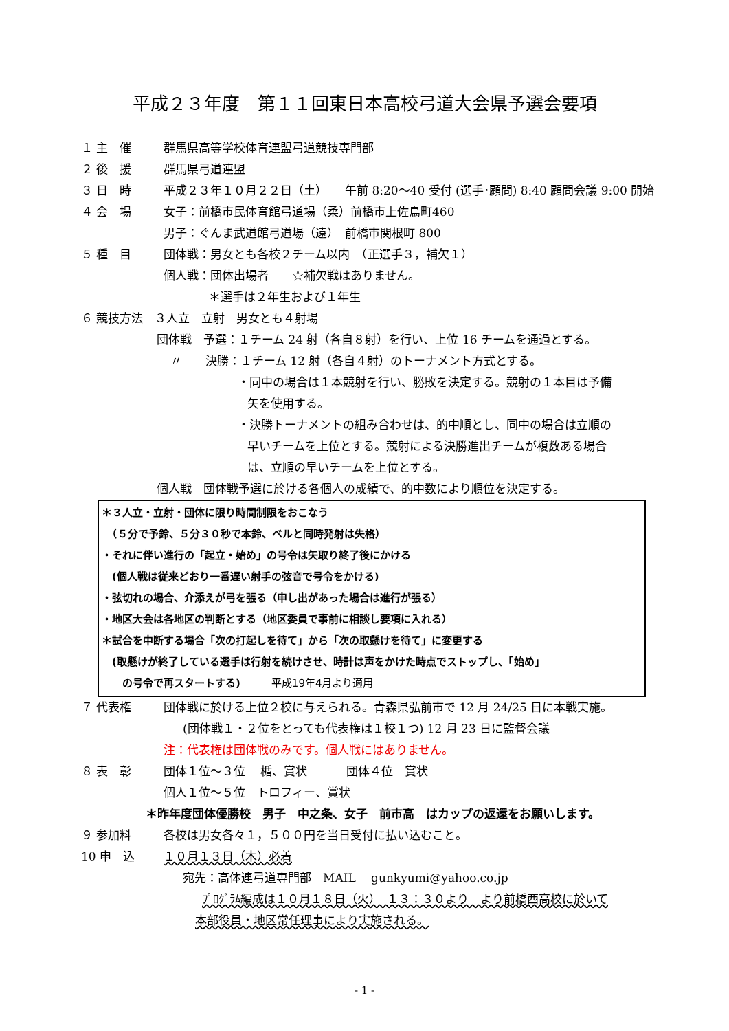平成２３年度　第１１回東日本高校弓道大会県予選会要項
１ 主　催 群馬県高等学校体育連盟弓道競技専門部
２ 後　援 群馬県弓道連盟
３ 日　時 平成２３年１０月２２日（土）　　午前 8:20～40 受付 (選手･顧問) 8:40 顧問会議 9:00 開始
４ 会　場 女子：前橋市民体育館弓道場（柔）前橋市上佐鳥町460
男子：ぐんま武道館弓道場（遠）　前橋市関根町 800
５ 種　目 団体戦：男女とも各校２チーム以内　（正選手３，補欠１）
個人戦：団体出場者　　☆補欠戦はありません。
＊選手は２年生および１年生
６ 競技方法　３人立　立射　男女とも４射場
団体戦　予選：１チーム 24 射（各自８射）を行い、上位 16 チームを通過とする。
〃　　決勝：１チーム 12 射（各自４射）のトーナメント方式とする。
・同中の場合は１本競射を行い、勝敗を決定する。競射の１本目は予備
矢を使用する。
・決勝トーナメントの組み合わせは、的中順とし、同中の場合は立順の
早いチームを上位とする。競射による決勝進出チームが複数ある場合
は、立順の早いチームを上位とする。
個人戦　団体戦予選に於ける各個人の成績で、的中数により順位を決定する。
＊３人立・立射・団体に限り時間制限をおこなう
　（５分で予鈴、５分３０秒で本鈴、ベルと同時発射は失格）
・それに伴い進行の「起立・始め」の号令は矢取り終了後にかける
　(個人戦は従来どおり一番遅い射手の弦音で号令をかける)
・弦切れの場合、介添えが弓を張る（申し出があった場合は進行が張る）
・地区大会は各地区の判断とする（地区委員で事前に相談し要項に入れる）
＊試合を中断する場合「次の打起しを待て」から「次の取懸けを待て」に変更する
　(取懸けが終了している選手は行射を続けさせ、時計は声をかけた時点でストップし、「始め」
　　の号令で再スタートする)　　　平成19年4月より適用
７ 代表権 団体戦に於ける上位２校に与えられる。青森県弘前市で 12 月 24/25 日に本戦実施。
(団体戦１・２位をとっても代表権は１校１つ) 12 月 23 日に監督会議
注：代表権は団体戦のみです。個人戦にはありません。
８ 表　彰 団体１位～３位　 楯、賞状　　　 団体４位　賞状
個人１位～５位　トロフィー、賞状
＊昨年度団体優勝校　男子　中之条、女子　前市高　はカップの返還をお願いします。
９ 参加料 各校は男女各々１，５００円を当日受付に払い込むこと。
10 申　込 １０月１３日（木）必着
宛先：高体連弓道専門部　MAIL　 gunkyumi@yahoo.co.jp
ﾌﾟﾛｸﾞﾗﾑ編成は１０月１８日（火）　１３：３０より　より前橋西高校に於いて
本部役員・地区常任理事により実施される。
- 1 -